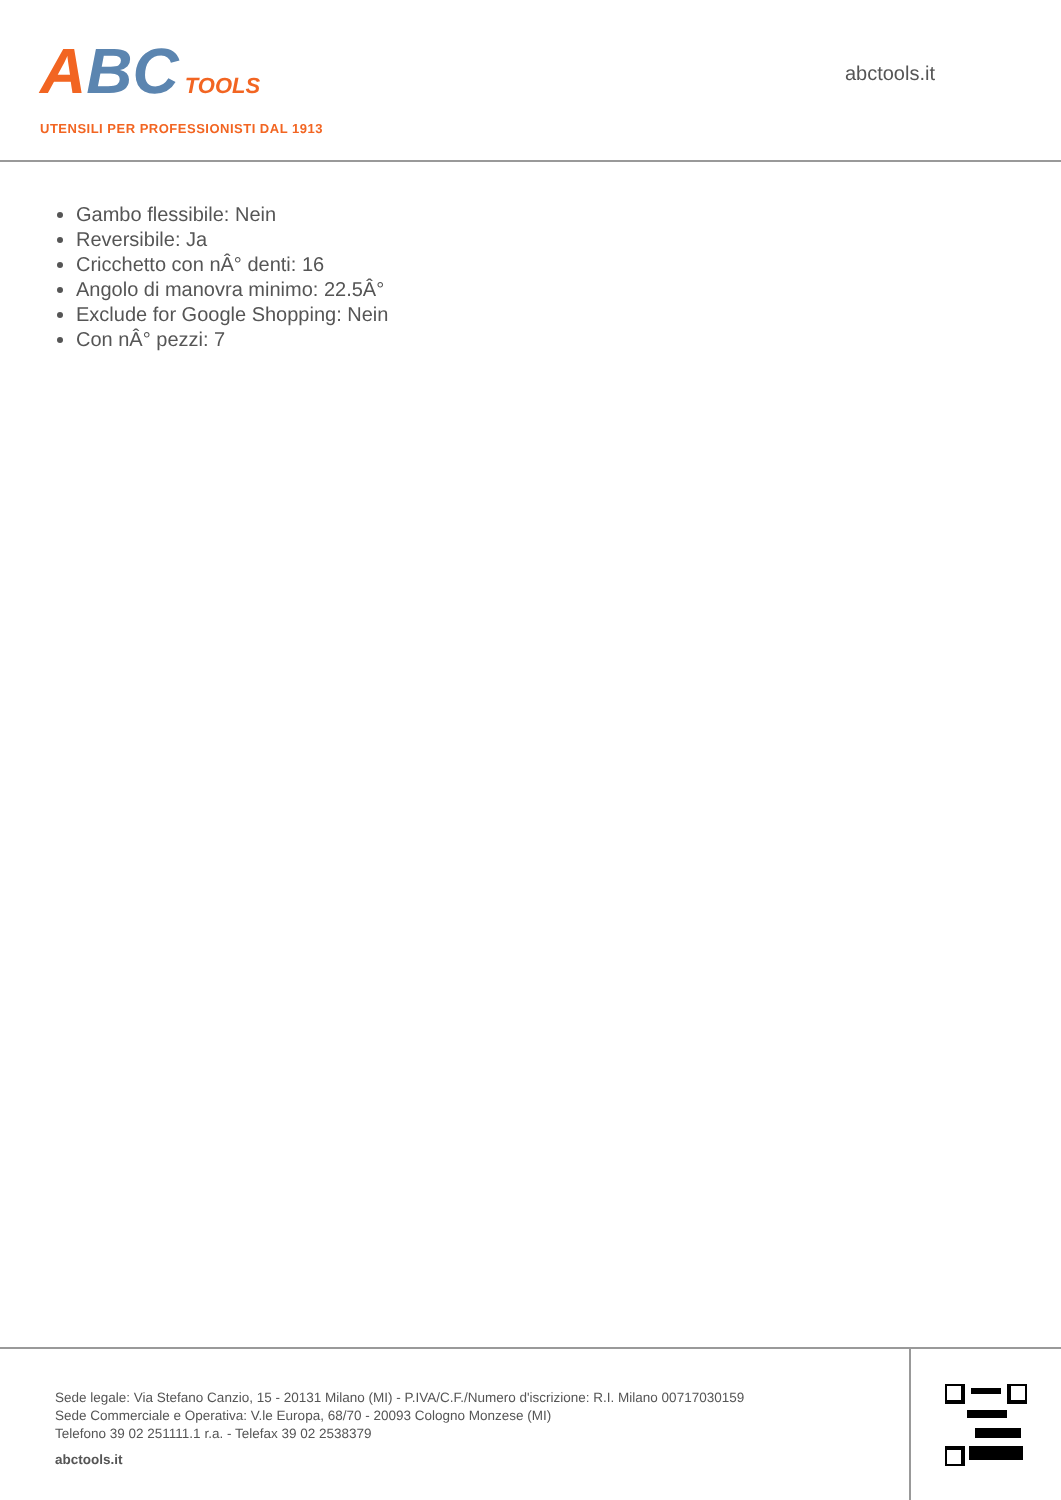ABC TOOLS
UTENSILI PER PROFESSIONISTI DAL 1913
abctools.it
Gambo flessibile: Nein
Reversibile: Ja
Cricchetto con nÂ° denti: 16
Angolo di manovra minimo: 22.5Â°
Exclude for Google Shopping: Nein
Con nÂ° pezzi: 7
Sede legale: Via Stefano Canzio, 15 - 20131 Milano (MI) - P.IVA/C.F./Numero d'iscrizione: R.I. Milano 00717030159
Sede Commerciale e Operativa: V.le Europa, 68/70 - 20093 Cologno Monzese (MI)
Telefono 39 02 251111.1 r.a. - Telefax 39 02 2538379
abctools.it